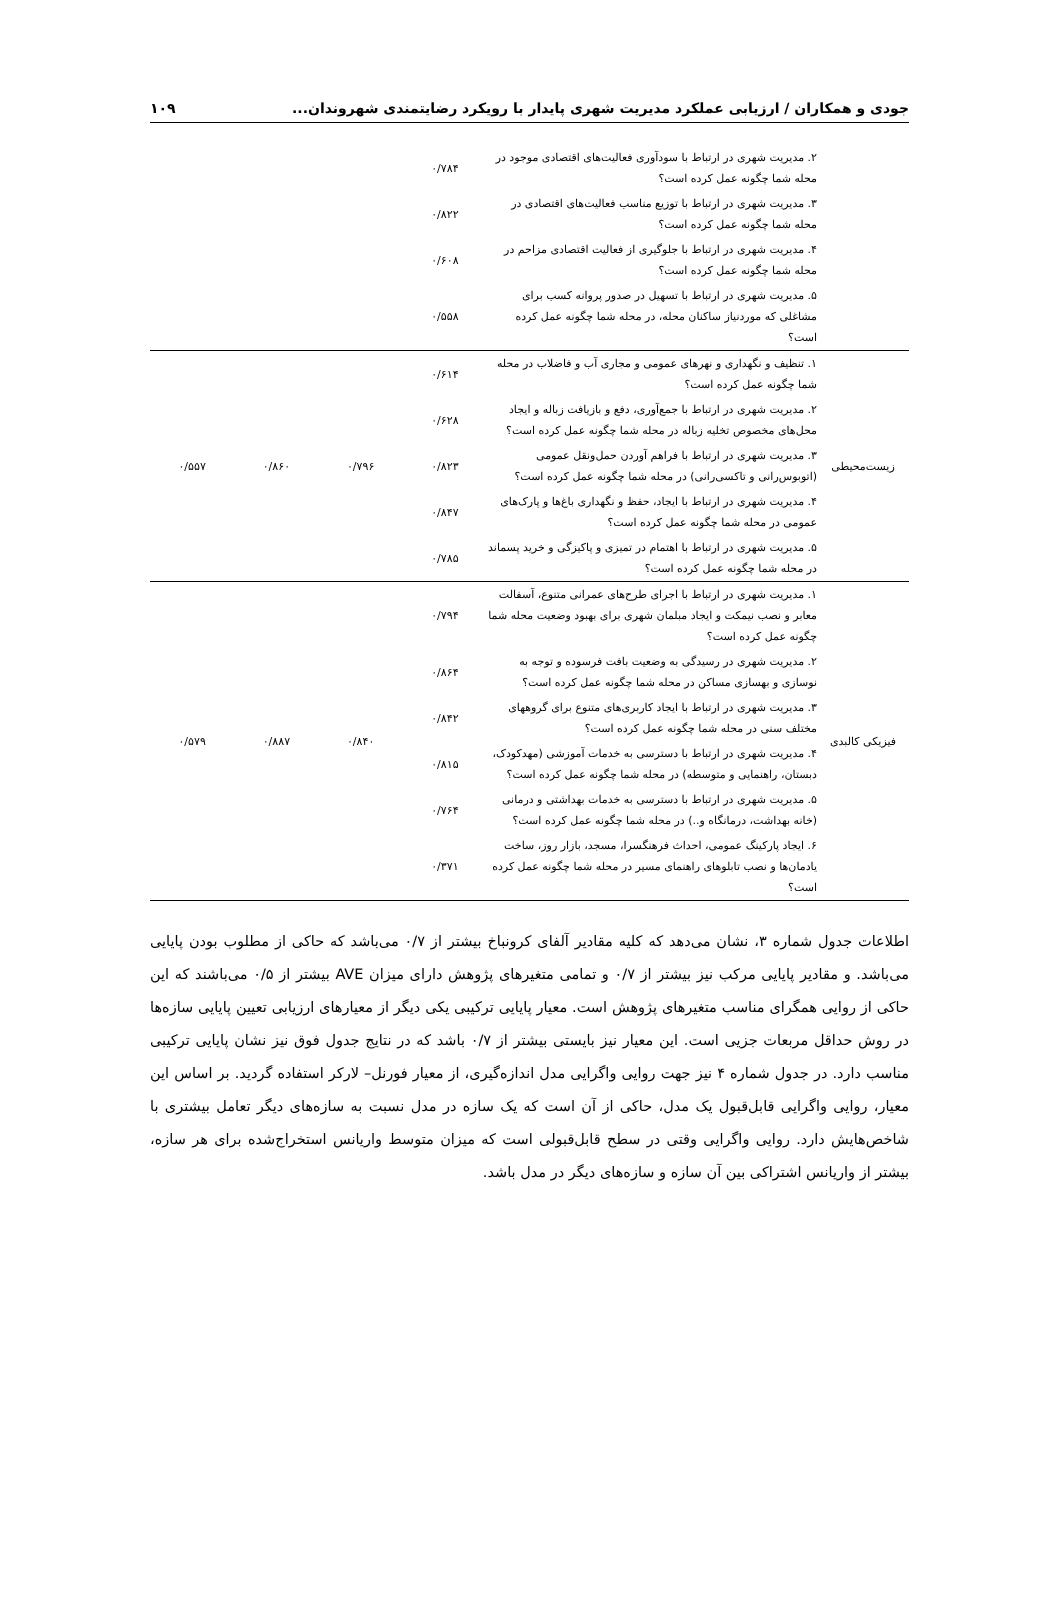جودی و همکاران / ارزیابی عملکرد مدیریت شهری پایدار با رویکرد رضایتمندی شهروندان... ۱۰۹
| | ۲. مدیریت شهری در ارتباط با سودآوری فعالیت‌های اقتصادی موجود در محله شما چگونه عمل کرده است؟ | ۰/۷۸۴ | | | |
| | ۳. مدیریت شهری در ارتباط با توزیع مناسب فعالیت‌های اقتصادی در محله شما چگونه عمل کرده است؟ | ۰/۸۲۲ | | | |
| | ۴. مدیریت شهری در ارتباط با جلوگیری از فعالیت اقتصادی مزاحم در محله شما چگونه عمل کرده است؟ | ۰/۶۰۸ | | | |
| | ۵. مدیریت شهری در ارتباط با تسهیل در صدور پروانه کسب برای مشاغلی که موردنیاز ساکنان محله، در محله شما چگونه عمل کرده است؟ | ۰/۵۵۸ | | | |
| زیست‌محیطی | ۱. تنظیف و نگهداری و نهرهای عمومی و مجاری آب و فاضلاب در محله شما چگونه عمل کرده است؟ | ۰/۶۱۴ | ۰/۷۹۶ | ۰/۸۶۰ | ۰/۵۵۷ |
| | ۲. مدیریت شهری در ارتباط با جمع‌آوری، دفع و بازیافت زباله و ایجاد محل‌های مخصوص تخلیه زباله در محله شما چگونه عمل کرده است؟ | ۰/۶۲۸ | | | |
| | ۳. مدیریت شهری در ارتباط با فراهم آوردن حمل‌ونقل عمومی (اتوبوس‌رانی و تاکسی‌رانی) در محله شما چگونه عمل کرده است؟ | ۰/۸۲۳ | | | |
| | ۴. مدیریت شهری در ارتباط با ایجاد، حفظ و نگهداری باغ‌ها و پارک‌های عمومی در محله شما چگونه عمل کرده است؟ | ۰/۸۴۷ | | | |
| | ۵. مدیریت شهری در ارتباط با اهتمام در تمیزی و پاکیزگی و خرید پسماند در محله شما چگونه عمل کرده است؟ | ۰/۷۸۵ | | | |
| فیزیکی کالبدی | ۱. مدیریت شهری در ارتباط با اجرای طرح‌های عمرانی متنوع، آسفالت معابر و نصب نیمکت و ایجاد مبلمان شهری برای بهبود وضعیت محله شما چگونه عمل کرده است؟ | ۰/۷۹۴ | ۰/۸۴۰ | ۰/۸۸۷ | ۰/۵۷۹ |
| | ۲. مدیریت شهری در رسیدگی به وضعیت بافت فرسوده و توجه به نوسازی و بهسازی مساکن در محله شما چگونه عمل کرده است؟ | ۰/۸۶۴ | | | |
| | ۳. مدیریت شهری در ارتباط با ایجاد کاربری‌های متنوع برای گروههای مختلف سنی در محله شما چگونه عمل کرده است؟ | ۰/۸۴۲ | | | |
| | ۴. مدیریت شهری در ارتباط با دسترسی به خدمات آموزشی (مهدکودک، دبستان، راهنمایی و متوسطه) در محله شما چگونه عمل کرده است؟ | ۰/۸۱۵ | | | |
| | ۵. مدیریت شهری در ارتباط با دسترسی به خدمات بهداشتی و درمانی (خانه بهداشت، درمانگاه و..) در محله شما چگونه عمل کرده است؟ | ۰/۷۶۴ | | | |
| | ۶. ایجاد پارکینگ عمومی، احداث فرهنگسرا، مسجد، بازار روز، ساخت یادمان‌ها و نصب تابلوهای راهنمای مسیر در محله شما چگونه عمل کرده است؟ | ۰/۳۷۱ | | | |
اطلاعات جدول شماره ۳، نشان می‌دهد که کلیه مقادیر آلفای کرونباخ بیشتر از ۰/۷ می‌باشد که حاکی از مطلوب بودن پایایی می‌باشد. و مقادیر پایایی مرکب نیز بیشتر از ۰/۷ و تمامی متغیرهای پژوهش دارای میزان AVE بیشتر از ۰/۵ می‌باشند که این حاکی از روایی همگرای مناسب متغیرهای پژوهش است. معیار پایایی ترکیبی یکی دیگر از معیارهای ارزیابی تعیین پایایی سازه‌ها در روش حداقل مربعات جزیی است. این معیار نیز بایستی بیشتر از ۰/۷ باشد که در نتایج جدول فوق نیز نشان پایایی ترکیبی مناسب دارد. در جدول شماره ۴ نیز جهت روایی واگرایی مدل اندازه‌گیری، از معیار فورنل– لارکر استفاده گردید. بر اساس این معیار، روایی واگرایی قابل‌قبول یک مدل، حاکی از آن است که یک سازه در مدل نسبت به سازه‌های دیگر تعامل بیشتری با شاخص‌هایش دارد. روایی واگرایی وقتی در سطح قابل‌قبولی است که میزان متوسط واریانس استخراج‌شده برای هر سازه، بیشتر از واریانس اشتراکی بین آن سازه و سازه‌های دیگر در مدل باشد.